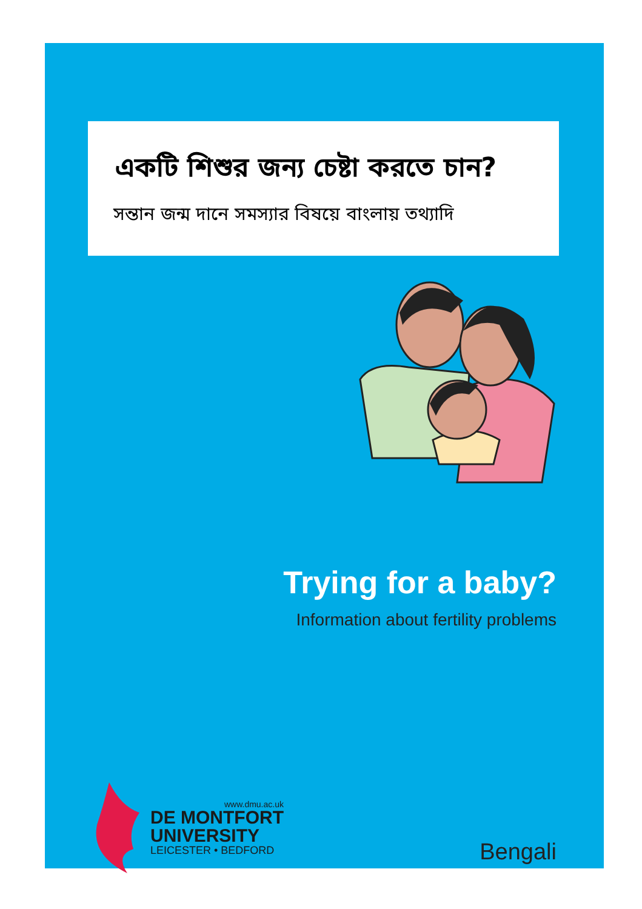একটি শিশুর জন্য চেষ্টা করতে চান?
সন্তান জন্ম দানে সমস্যার বিষয়ে বাংলায় তথ্যাদি
Trying for a baby?
Information about fertility problems
www.dmu.ac.uk
DE MONTFORT
UNIVERSITY
LEICESTER • BEDFORD
Bengali